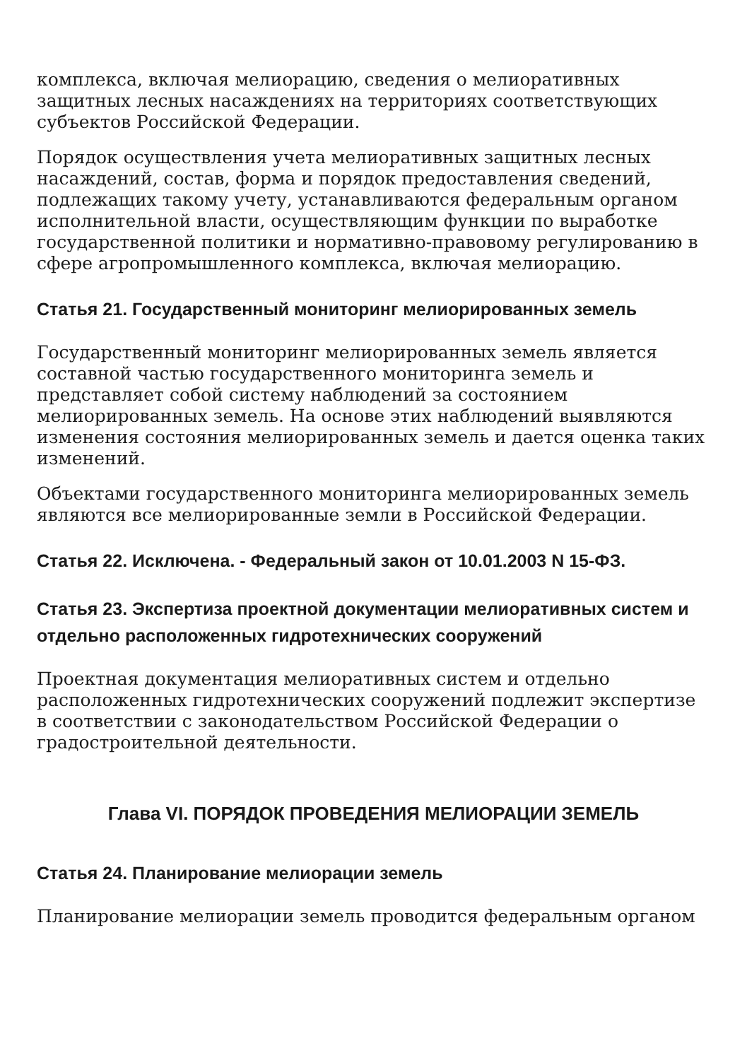комплекса, включая мелиорацию, сведения о мелиоративных защитных лесных насаждениях на территориях соответствующих субъектов Российской Федерации.
Порядок осуществления учета мелиоративных защитных лесных насаждений, состав, форма и порядок предоставления сведений, подлежащих такому учету, устанавливаются федеральным органом исполнительной власти, осуществляющим функции по выработке государственной политики и нормативно-правовому регулированию в сфере агропромышленного комплекса, включая мелиорацию.
Статья 21. Государственный мониторинг мелиорированных земель
Государственный мониторинг мелиорированных земель является составной частью государственного мониторинга земель и представляет собой систему наблюдений за состоянием мелиорированных земель. На основе этих наблюдений выявляются изменения состояния мелиорированных земель и дается оценка таких изменений.
Объектами государственного мониторинга мелиорированных земель являются все мелиорированные земли в Российской Федерации.
Статья 22. Исключена. - Федеральный закон от 10.01.2003 N 15-ФЗ.
Статья 23. Экспертиза проектной документации мелиоративных систем и отдельно расположенных гидротехнических сооружений
Проектная документация мелиоративных систем и отдельно расположенных гидротехнических сооружений подлежит экспертизе в соответствии с законодательством Российской Федерации о градостроительной деятельности.
Глава VI. ПОРЯДОК ПРОВЕДЕНИЯ МЕЛИОРАЦИИ ЗЕМЕЛЬ
Статья 24. Планирование мелиорации земель
Планирование мелиорации земель проводится федеральным органом